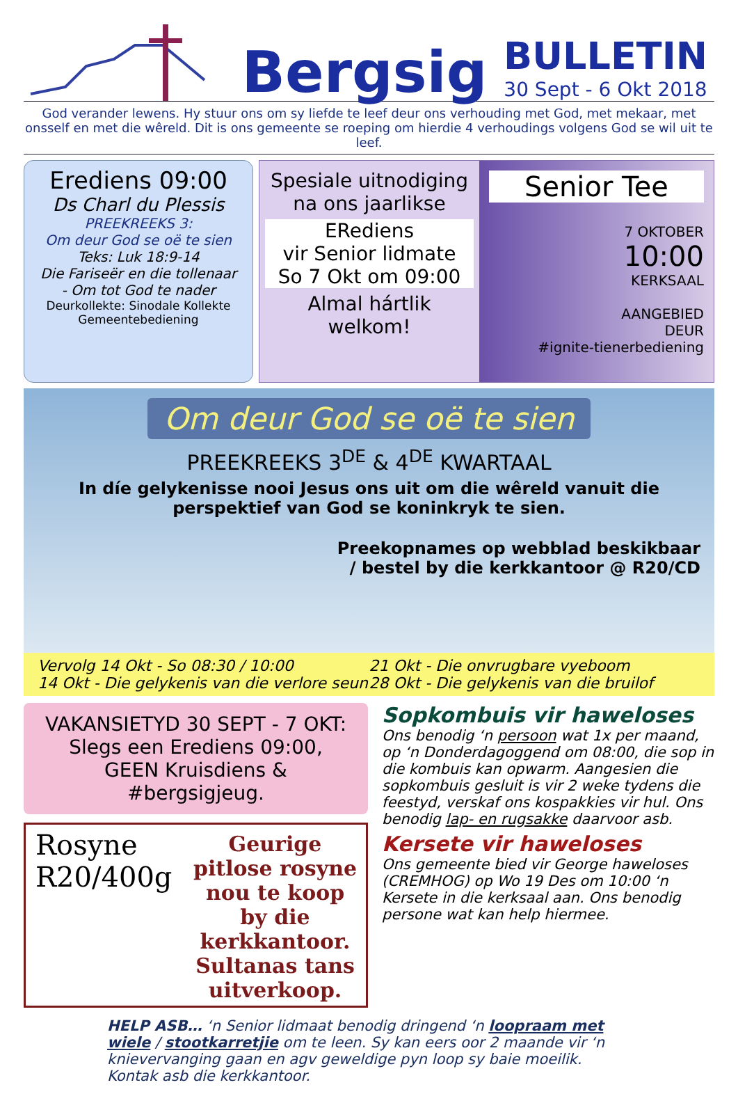Bergsig
BULLETIN
30 Sept - 6 Okt 2018
God verander lewens. Hy stuur ons om sy liefde te leef deur ons verhouding met God, met mekaar, met onsself en met die wêreld. Dit is ons gemeente se roeping om hierdie 4 verhoudings volgens God se wil uit te leef.
Erediens 09:00
Ds Charl du Plessis
PREEKREEKS 3:
Om deur God se oë te sien
Teks: Luk 18:9-14
Die Fariseër en die tollenaar
- Om tot God te nader
Deurkollekte: Sinodale Kollekte
Gemeentebediening
Spesiale uitnodiging na ons jaarlikse
ERediens
vir Senior lidmate
So 7 Okt om 09:00
Almal hártlik welkom!
Senior Tee
7 OKTOBER
10:00
KERKSAAL
AANGEBIED
DEUR
#ignite-tienerbediening
Om deur God se oë te sien
PREEKREEKS 3<sup>DE</sup> & 4<sup>DE</sup> KWARTAAL
In díe gelykenisse nooi Jesus ons uit om die wêreld vanuit die perspektief van God se koninkryk te sien.
Preekopnames op webblad beskikbaar
/ bestel by die kerkkantoor @ R20/CD
Vervolg 14 Okt - So 08:30 / 10:00
14 Okt - Die gelykenis van die verlore seun
21 Okt - Die onvrugbare vyeboom
28 Okt - Die gelykenis van die bruilof
VAKANSIETYD 30 SEPT - 7 OKT:
Slegs een Erediens 09:00,
GEEN Kruisdiens & #bergsigjeug.
Rosyne
R20/400g
Geurige pitlose rosyne nou te koop by die kerkkantoor. Sultanas tans uitverkoop.
Sopkombuis vir haweloses
Ons benodig ‘n persoon wat 1x per maand, op ‘n Donderdagoggend om 08:00, die sop in die kombuis kan opwarm. Aangesien die sopkombuis gesluit is vir 2 weke tydens die feestyd, verskaf ons kospakkies vir hul. Ons benodig lap- en rugsakke daarvoor asb.
Kersete vir haweloses
Ons gemeente bied vir George haweloses (CREMHOG) op Wo 19 Des om 10:00 ‘n Kersete in die kerksaal aan. Ons benodig persone wat kan help hiermee.
HELP ASB… ‘n Senior lidmaat benodig dringend ‘n loopraam met wiele / stootkarretjie om te leen. Sy kan eers oor 2 maande vir ‘n knievervanging gaan en agv geweldige pyn loop sy baie moeilik. Kontak asb die kerkkantoor.